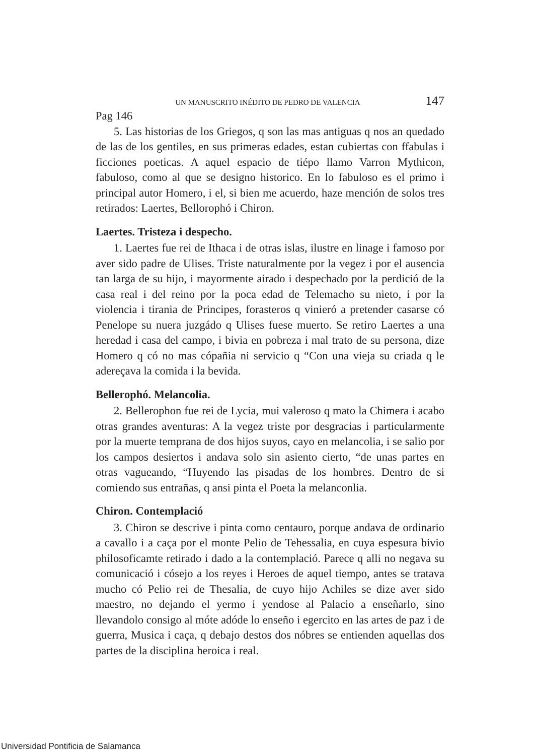UN MANUSCRITO INÉDITO DE PEDRO DE VALENCIA 147
Pag 146
5. Las historias de los Griegos, q son las mas antiguas q nos an quedado de las de los gentiles, en sus primeras edades, estan cubiertas con ffabulas i ficciones poeticas. A aquel espacio de tiépo llamo Varron Mythicon, fabuloso, como al que se designo historico. En lo fabuloso es el primo i principal autor Homero, i el, si bien me acuerdo, haze mención de solos tres retirados: Laertes, Bellorophó i Chiron.
Laertes. Tristeza i despecho.
1. Laertes fue rei de Ithaca i de otras islas, ilustre en linage i famoso por aver sido padre de Ulises. Triste naturalmente por la vegez i por el ausencia tan larga de su hijo, i mayormente airado i despechado por la perdició de la casa real i del reino por la poca edad de Telemacho su nieto, i por la violencia i tirania de Principes, forasteros q vinieró a pretender casarse có Penelope su nuera juzgádo q Ulises fuese muerto. Se retiro Laertes a una heredad i casa del campo, i bivia en pobreza i mal trato de su persona, dize Homero q có no mas cópañia ni servicio q “Con una vieja su criada q le adereçava la comida i la bevida.
Bellerophó. Melancolia.
2. Bellerophon fue rei de Lycia, mui valeroso q mato la Chimera i acabo otras grandes aventuras: A la vegez triste por desgracias i particularmente por la muerte temprana de dos hijos suyos, cayo en melancolia, i se salio por los campos desiertos i andava solo sin asiento cierto, “de unas partes en otras vagueando, “Huyendo las pisadas de los hombres. Dentro de si comiendo sus entrañas, q ansi pinta el Poeta la melanconlia.
Chiron. Contemplació
3. Chiron se descrive i pinta como centauro, porque andava de ordinario a cavallo i a caça por el monte Pelio de Tehessalia, en cuya espesura bivio philosoficamte retirado i dado a la contemplació. Parece q alli no negava su comunicació i cósejo a los reyes i Heroes de aquel tiempo, antes se tratava mucho có Pelio rei de Thesalia, de cuyo hijo Achiles se dize aver sido maestro, no dejando el yermo i yendose al Palacio a enseñarlo, sino llevandolo consigo al móte adóde lo enseño i egercito en las artes de paz i de guerra, Musica i caça, q debajo destos dos nóbres se entienden aquellas dos partes de la disciplina heroica i real.
Universidad Pontificia de Salamanca